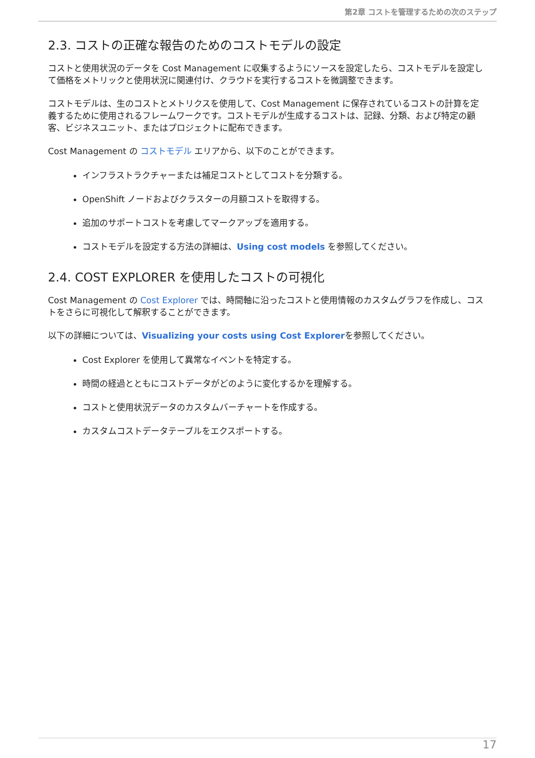第2章 コストを管理するための次のステップ
2.3. コストの正確な報告のためのコストモデルの設定
コストと使用状況のデータを Cost Management に収集するようにソースを設定したら、コストモデルを設定して価格をメトリックと使用状況に関連付け、クラウドを実行するコストを微調整できます。
コストモデルは、生のコストとメトリクスを使用して、Cost Management に保存されているコストの計算を定義するために使用されるフレームワークです。コストモデルが生成するコストは、記録、分類、および特定の顧客、ビジネスユニット、またはプロジェクトに配布できます。
Cost Management の コストモデル エリアから、以下のことができます。
インフラストラクチャーまたは補足コストとしてコストを分類する。
OpenShift ノードおよびクラスターの月額コストを取得する。
追加のサポートコストを考慮してマークアップを適用する。
コストモデルを設定する方法の詳細は、Using cost models を参照してください。
2.4. COST EXPLORER を使用したコストの可視化
Cost Management の Cost Explorer では、時間軸に沿ったコストと使用情報のカスタムグラフを作成し、コストをさらに可視化して解釈することができます。
以下の詳細については、Visualizing your costs using Cost Explorerを参照してください。
Cost Explorer を使用して異常なイベントを特定する。
時間の経過とともにコストデータがどのように変化するかを理解する。
コストと使用状況データのカスタムバーチャートを作成する。
カスタムコストデータテーブルをエクスポートする。
17